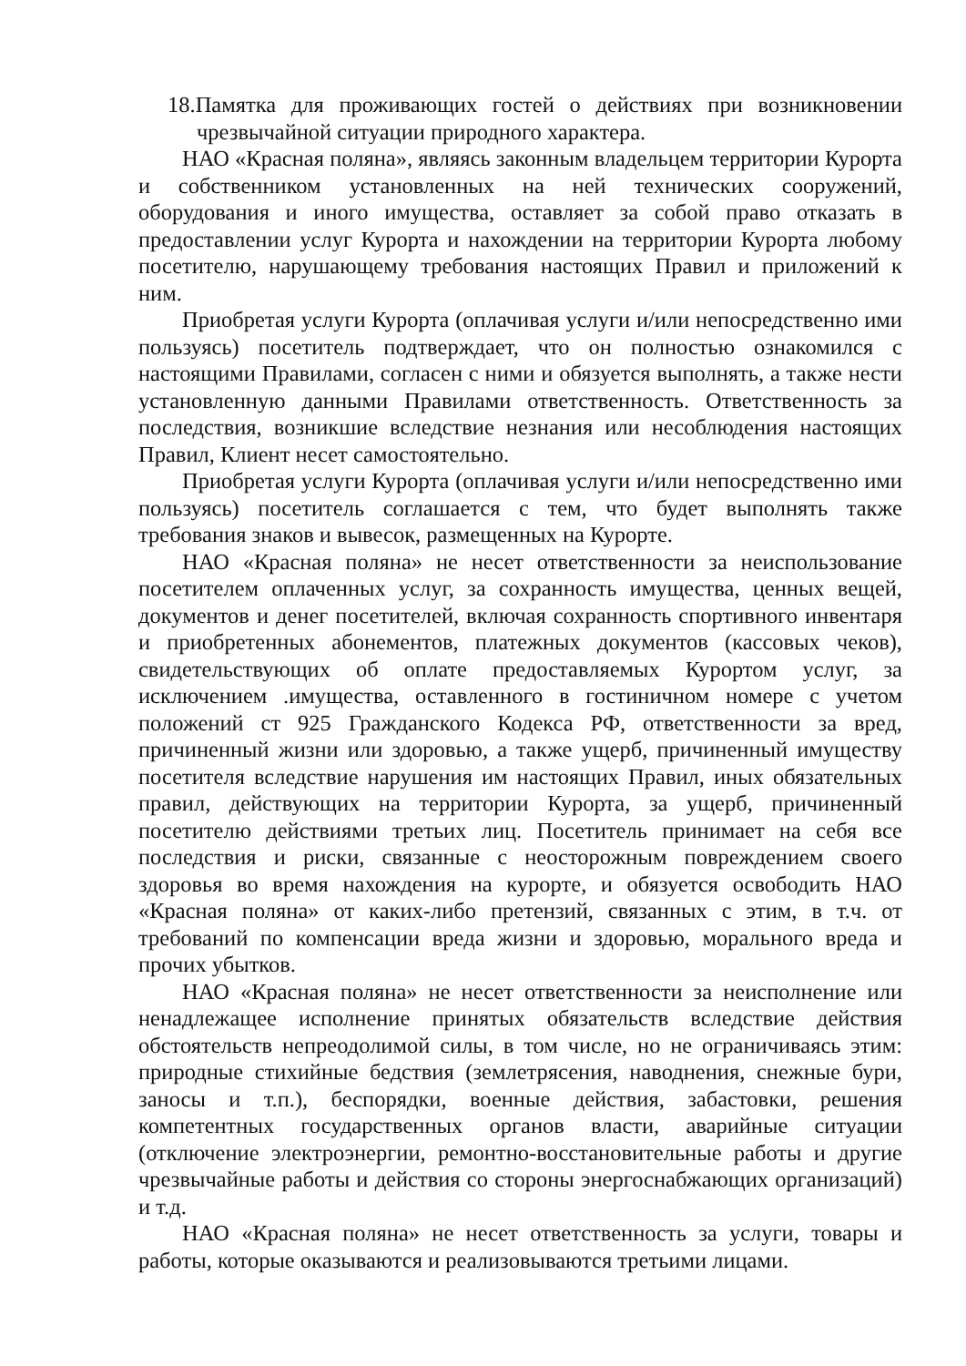18.Памятка для проживающих гостей о действиях при возникновении чрезвычайной ситуации природного характера.
НАО «Красная поляна», являясь законным владельцем территории Курорта и собственником установленных на ней технических сооружений, оборудования и иного имущества, оставляет за собой право отказать в предоставлении услуг Курорта и нахождении на территории Курорта любому посетителю, нарушающему требования настоящих Правил и приложений к ним.
Приобретая услуги Курорта (оплачивая услуги и/или непосредственно ими пользуясь) посетитель подтверждает, что он полностью ознакомился с настоящими Правилами, согласен с ними и обязуется выполнять, а также нести установленную данными Правилами ответственность. Ответственность за последствия, возникшие вследствие незнания или несоблюдения настоящих Правил, Клиент несет самостоятельно.
Приобретая услуги Курорта (оплачивая услуги и/или непосредственно ими пользуясь) посетитель соглашается с тем, что будет выполнять также требования знаков и вывесок, размещенных на Курорте.
НАО «Красная поляна» не несет ответственности за неиспользование посетителем оплаченных услуг, за сохранность имущества, ценных вещей, документов и денег посетителей, включая сохранность спортивного инвентаря и приобретенных абонементов, платежных документов (кассовых чеков), свидетельствующих об оплате предоставляемых Курортом услуг, за исключением .имущества, оставленного в гостиничном номере с учетом положений ст 925 Гражданского Кодекса РФ, ответственности за вред, причиненный жизни или здоровью, а также ущерб, причиненный имуществу посетителя вследствие нарушения им настоящих Правил, иных обязательных правил, действующих на территории Курорта, за ущерб, причиненный посетителю действиями третьих лиц. Посетитель принимает на себя все последствия и риски, связанные с неосторожным повреждением своего здоровья во время нахождения на курорте, и обязуется освободить НАО «Красная поляна» от каких-либо претензий, связанных с этим, в т.ч. от требований по компенсации вреда жизни и здоровью, морального вреда и прочих убытков.
НАО «Красная поляна» не несет ответственности за неисполнение или ненадлежащее исполнение принятых обязательств вследствие действия обстоятельств непреодолимой силы, в том числе, но не ограничиваясь этим: природные стихийные бедствия (землетрясения, наводнения, снежные бури, заносы и т.п.), беспорядки, военные действия, забастовки, решения компетентных государственных органов власти, аварийные ситуации (отключение электроэнергии, ремонтно-восстановительные работы и другие чрезвычайные работы и действия со стороны энергоснабжающих организаций) и т.д.
НАО «Красная поляна» не несет ответственность за услуги, товары и работы, которые оказываются и реализовываются третьими лицами.